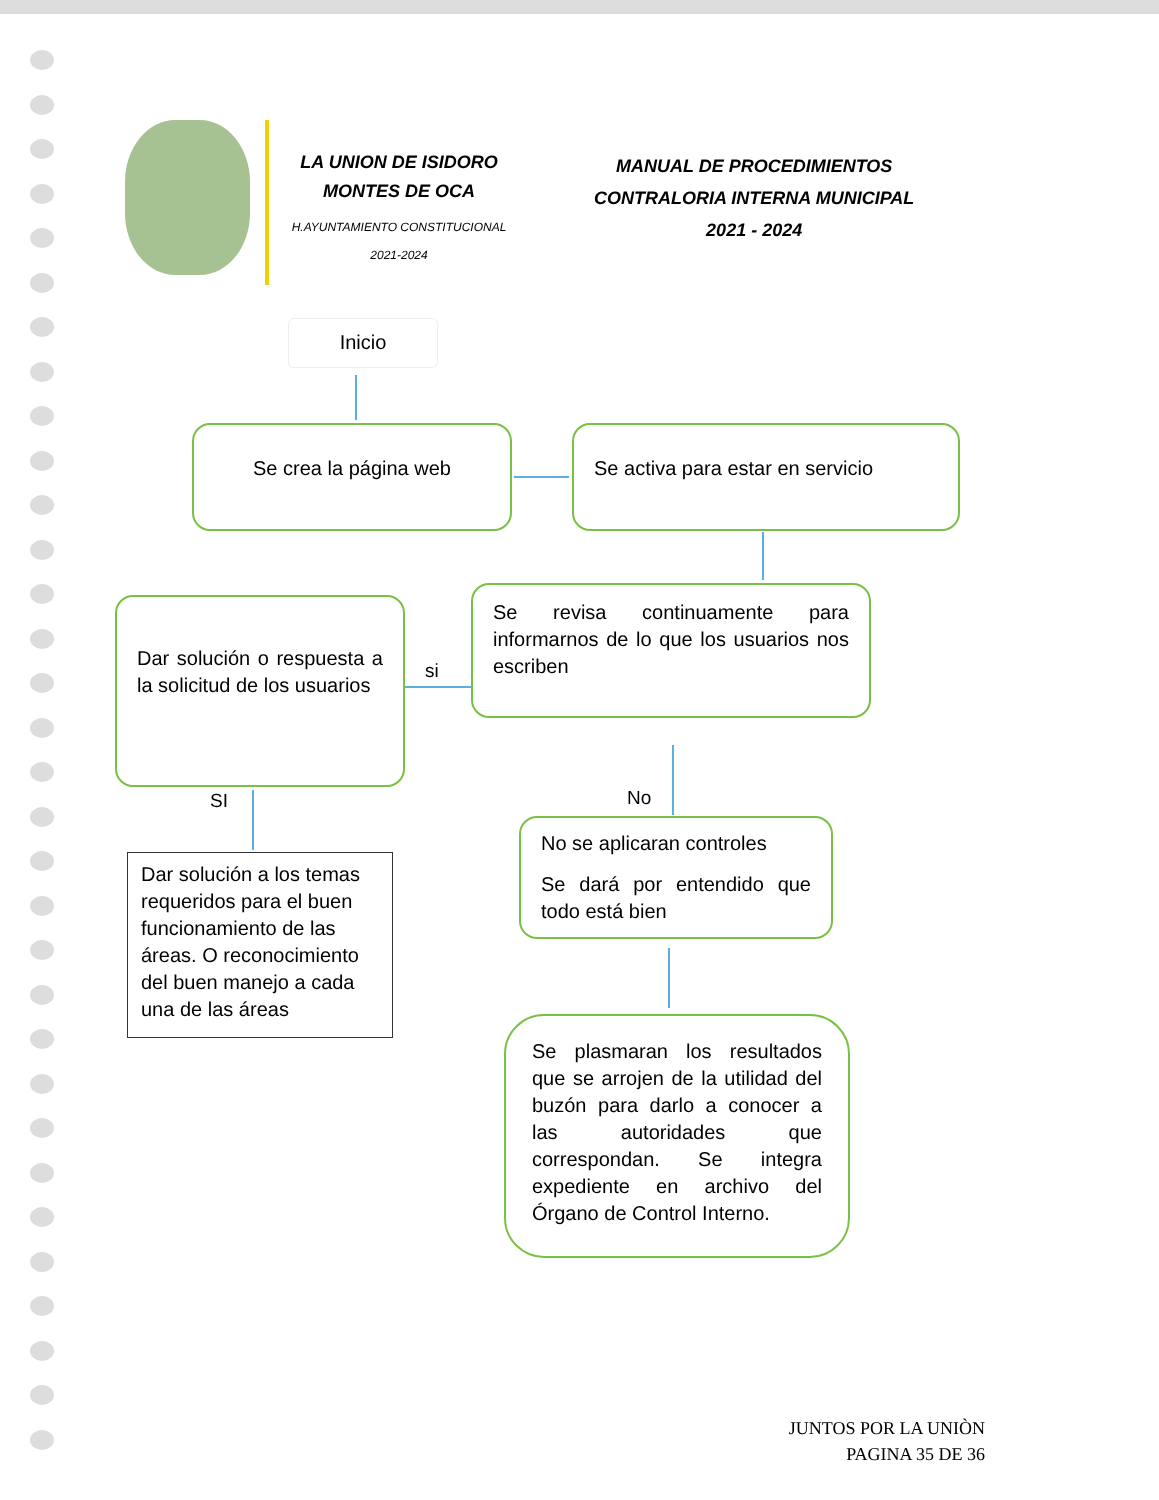LA UNION DE ISIDORO
MONTES DE OCA
H.AYUNTAMIENTO CONSTITUCIONAL
2021-2024
MANUAL DE PROCEDIMIENTOS
CONTRALORIA INTERNA MUNICIPAL
2021 - 2024
Inicio
Se crea la página web Se activa para estar en servicio
Dar solución o respuesta a la solicitud de los usuarios
si
Se revisa continuamente para informarnos de lo que los usuarios nos escriben
SI
Dar solución a los temas requeridos para el buen funcionamiento de las áreas. O reconocimiento del buen manejo a cada una de las áreas
No
No se aplicaran controles
Se dará por entendido que todo está bien
Se plasmaran los resultados que se arrojen de la utilidad del buzón para darlo a conocer a las autoridades que correspondan. Se integra expediente en archivo del Órgano de Control Interno.
JUNTOS POR LA UNIÒN
PAGINA 35 DE 36